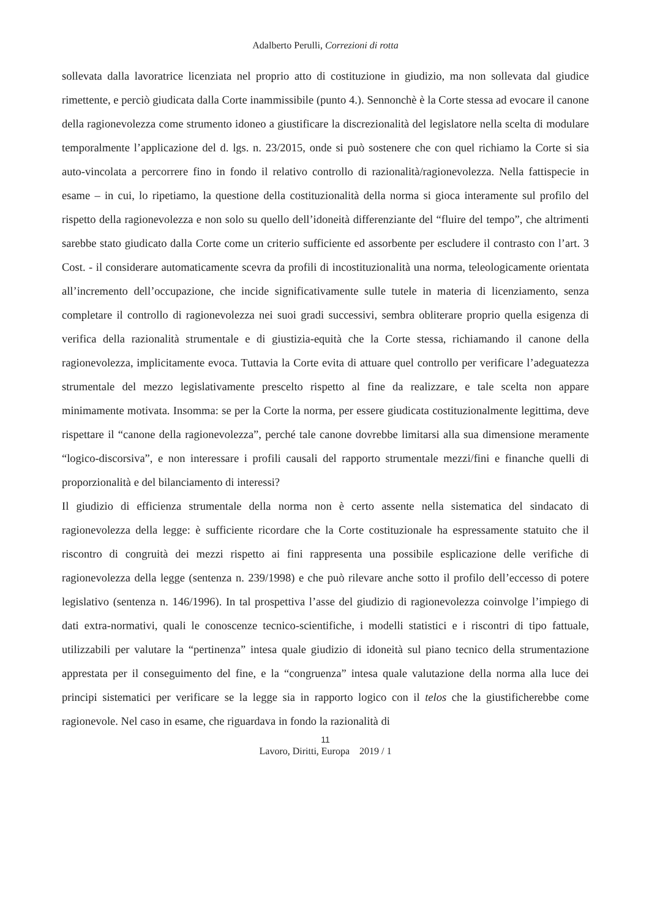Adalberto Perulli, Correzioni di rotta
sollevata dalla lavoratrice licenziata nel proprio atto di costituzione in giudizio, ma non sollevata dal giudice rimettente, e perciò giudicata dalla Corte inammissibile (punto 4.). Sennonchè è la Corte stessa ad evocare il canone della ragionevolezza come strumento idoneo a giustificare la discrezionalità del legislatore nella scelta di modulare temporalmente l’applicazione del d. lgs. n. 23/2015, onde si può sostenere che con quel richiamo la Corte si sia auto-vincolata a percorrere fino in fondo il relativo controllo di razionalità/ragionevolezza. Nella fattispecie in esame – in cui, lo ripetiamo, la questione della costituzionalità della norma si gioca interamente sul profilo del rispetto della ragionevolezza e non solo su quello dell’idoneità differenziante del “fluire del tempo”, che altrimenti sarebbe stato giudicato dalla Corte come un criterio sufficiente ed assorbente per escludere il contrasto con l’art. 3 Cost. - il considerare automaticamente scevra da profili di incostituzionalità una norma, teleologicamente orientata all’incremento dell’occupazione, che incide significativamente sulle tutele in materia di licenziamento, senza completare il controllo di ragionevolezza nei suoi gradi successivi, sembra obliterare proprio quella esigenza di verifica della razionalità strumentale e di giustizia-equità che la Corte stessa, richiamando il canone della ragionevolezza, implicitamente evoca. Tuttavia la Corte evita di attuare quel controllo per verificare l’adeguatezza strumentale del mezzo legislativamente prescelto rispetto al fine da realizzare, e tale scelta non appare minimamente motivata. Insomma: se per la Corte la norma, per essere giudicata costituzionalmente legittima, deve rispettare il “canone della ragionevolezza”, perché tale canone dovrebbe limitarsi alla sua dimensione meramente “logico-discorsiva”, e non interessare i profili causali del rapporto strumentale mezzi/fini e finanche quelli di proporzionalità e del bilanciamento di interessi?
Il giudizio di efficienza strumentale della norma non è certo assente nella sistematica del sindacato di ragionevolezza della legge: è sufficiente ricordare che la Corte costituzionale ha espressamente statuito che il riscontro di congruità dei mezzi rispetto ai fini rappresenta una possibile esplicazione delle verifiche di ragionevolezza della legge (sentenza n. 239/1998) e che può rilevare anche sotto il profilo dell’eccesso di potere legislativo (sentenza n. 146/1996). In tal prospettiva l’asse del giudizio di ragionevolezza coinvolge l’impiego di dati extra-normativi, quali le conoscenze tecnico-scientifiche, i modelli statistici e i riscontri di tipo fattuale, utilizzabili per valutare la “pertinenza” intesa quale giudizio di idoneità sul piano tecnico della strumentazione apprestata per il conseguimento del fine, e la “congruenza” intesa quale valutazione della norma alla luce dei principi sistematici per verificare se la legge sia in rapporto logico con il telos che la giustificherebbe come ragionevole. Nel caso in esame, che riguardava in fondo la razionalità di
11
Lavoro, Diritti, Europa 2019 / 1